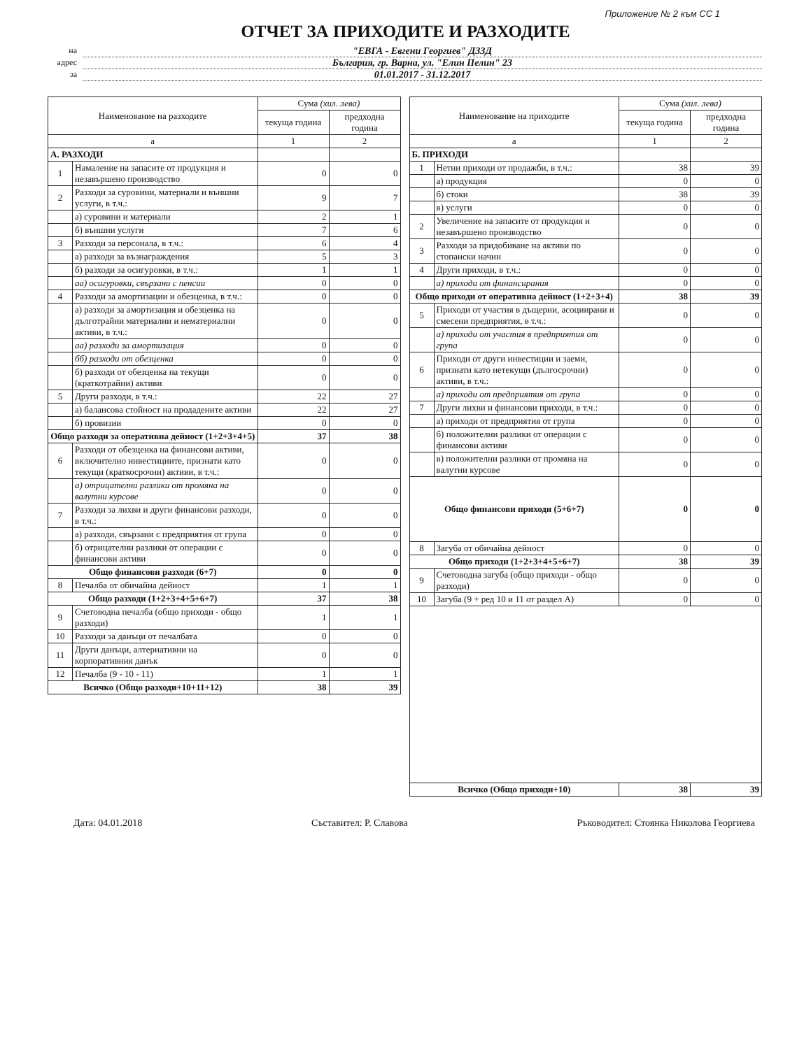Приложение № 2 към СС 1
ОТЧЕТ ЗА ПРИХОДИТЕ И РАЗХОДИТЕ
на "ЕВГА - Евгени Георгиев" ДЗЗД
адрес България, гр. Варна, ул. "Елин Пелин" 23
за 01.01.2017 - 31.12.2017
| Наименование на разходите | | Сума (хил. лева) | |
| --- | --- | --- | --- |
| | | текуща година | предходна година |
| а | | 1 | 2 |
| А. РАЗХОДИ | | | |
| 1 | Намаление на запасите от продукция и незавършено производство | 0 | 0 |
| 2 | Разходи за суровини, материали и външни услуги, в т.ч.: | 9 | 7 |
| | а) суровини и материали | 2 | 1 |
| | б) външни услуги | 7 | 6 |
| 3 | Разходи за персонала, в т.ч.: | 6 | 4 |
| | а) разходи за възнаграждения | 5 | 3 |
| | б) разходи за осигуровки, в т.ч.: | 1 | 1 |
| | аа) осигуровки, свързани с пенсии | 0 | 0 |
| 4 | Разходи за амортизации и обезценка, в т.ч.: | 0 | 0 |
| | а) разходи за амортизация и обезценка на дълготрайни материални и нематериални активи, в т.ч.: | 0 | 0 |
| | аа) разходи за амортизация | 0 | 0 |
| | бб) разходи от обезценка | 0 | 0 |
| | б) разходи от обезценка на текущи (краткотрайни) активи | 0 | 0 |
| 5 | Други разходи, в т.ч.: | 22 | 27 |
| | а) балансова стойност на продадените активи | 22 | 27 |
| | б) провизии | 0 | 0 |
| Общо разходи за оперативна дейност (1+2+3+4+5) | | 37 | 38 |
| 6 | Разходи от обезценка на финансови активи, включително инвестициите, признати като текущи (краткосрочни) активи, в т.ч.: | 0 | 0 |
| | а) отрицателни разлики от промяна на валутни курсове | 0 | 0 |
| 7 | Разходи за лихви и други финансови разходи, в т.ч.: | 0 | 0 |
| | а) разходи, свързани с предприятия от група | 0 | 0 |
| | б) отрицателни разлики от операции с финансови активи | 0 | 0 |
| Общо финансови разходи (6+7) | | 0 | 0 |
| 8 | Печалба от обичайна дейност | 1 | 1 |
| Общо разходи (1+2+3+4+5+6+7) | | 37 | 38 |
| 9 | Счетоводна печалба (общо приходи - общо разходи) | 1 | 1 |
| 10 | Разходи за данъци от печалбата | 0 | 0 |
| 11 | Други данъци, алтернативни на корпоративния данък | 0 | 0 |
| 12 | Печалба (9 - 10 - 11) | 1 | 1 |
| Всичко (Общо разходи+10+11+12) | | 38 | 39 |
| Наименование на приходите | | Сума (хил. лева) | |
| --- | --- | --- | --- |
| | | текуща година | предходна година |
| а | | 1 | 2 |
| Б. ПРИХОДИ | | | |
| 1 | Нетни приходи от продажби, в т.ч.: | 38 | 39 |
| | а) продукция | 0 | 0 |
| | б) стоки | 38 | 39 |
| | в) услуги | 0 | 0 |
| 2 | Увеличение на запасите от продукция и незавършено производство | 0 | 0 |
| 3 | Разходи за придобиване на активи по стопански начин | 0 | 0 |
| 4 | Други приходи, в т.ч.: | 0 | 0 |
| | а) приходи от финансирания | 0 | 0 |
| Общо приходи от оперативна дейност (1+2+3+4) | | 38 | 39 |
| 5 | Приходи от участия в дъщерни, асоциирани и смесени предприятия, в т.ч.: | 0 | 0 |
| | а) приходи от участия в предприятия от група | 0 | 0 |
| 6 | Приходи от други инвестиции и заеми, признати като нетекущи (дългосрочни) активи, в т.ч.: | 0 | 0 |
| | а) приходи от предприятия от група | 0 | 0 |
| 7 | Други лихви и финансови приходи, в т.ч.: | 0 | 0 |
| | а) приходи от предприятия от група | 0 | 0 |
| | б) положителни разлики от операции с финансови активи | 0 | 0 |
| | в) положителни разлики от промяна на валутни курсове | 0 | 0 |
| Общо финансови приходи (5+6+7) | | 0 | 0 |
| 8 | Загуба от обичайна дейност | 0 | 0 |
| Общо приходи (1+2+3+4+5+6+7) | | 38 | 39 |
| 9 | Счетоводна загуба (общо приходи - общо разходи) | 0 | 0 |
| 10 | Загуба (9 + ред 10 и 11 от раздел А) | 0 | 0 |
| Всичко (Общо приходи+10) | | 38 | 39 |
Дата: 04.01.2018 Съставител: Р. Славова Ръководител: Стоянка Николова Георгиева